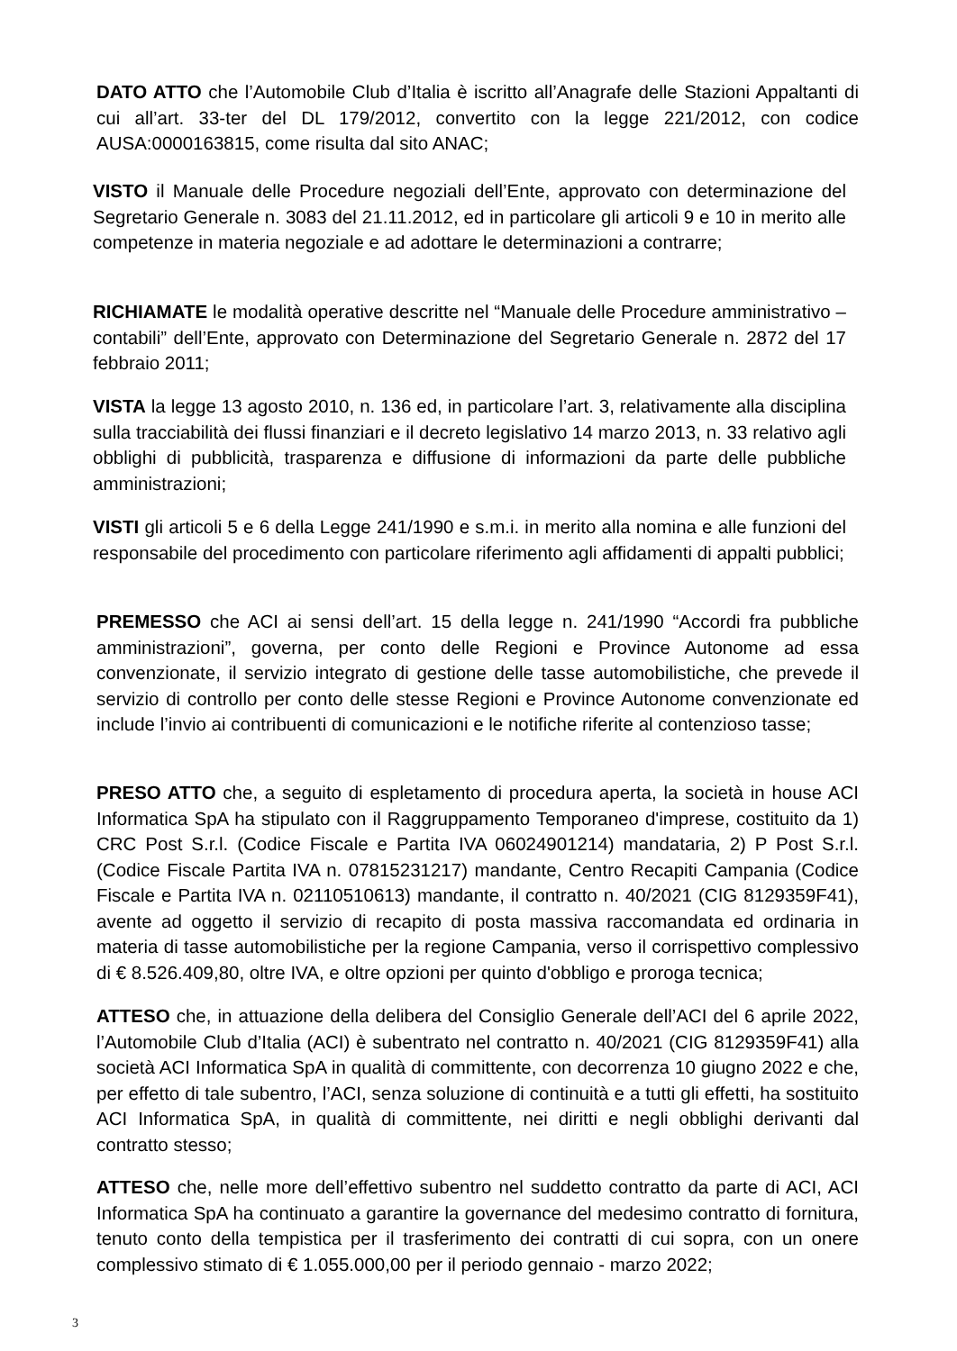DATO ATTO che l’Automobile Club d’Italia è iscritto all’Anagrafe delle Stazioni Appaltanti di cui all’art. 33-ter del DL 179/2012, convertito con la legge 221/2012, con codice AUSA:0000163815, come risulta dal sito ANAC;
VISTO il Manuale delle Procedure negoziali dell’Ente, approvato con determinazione del Segretario Generale n. 3083 del 21.11.2012, ed in particolare gli articoli 9 e 10 in merito alle competenze in materia negoziale e ad adottare le determinazioni a contrarre;
RICHIAMATE le modalità operative descritte nel “Manuale delle Procedure amministrativo – contabili” dell’Ente, approvato con Determinazione del Segretario Generale n. 2872 del 17 febbraio 2011;
VISTA la legge 13 agosto 2010, n. 136 ed, in particolare l’art. 3, relativamente alla disciplina sulla tracciabilità dei flussi finanziari e il decreto legislativo 14 marzo 2013, n. 33 relativo agli obblighi di pubblicità, trasparenza e diffusione di informazioni da parte delle pubbliche amministrazioni;
VISTI gli articoli 5 e 6 della Legge 241/1990 e s.m.i. in merito alla nomina e alle funzioni del responsabile del procedimento con particolare riferimento agli affidamenti di appalti pubblici;
PREMESSO che ACI ai sensi dell’art. 15 della legge n. 241/1990 “Accordi fra pubbliche amministrazioni”, governa, per conto delle Regioni e Province Autonome ad essa convenzionate, il servizio integrato di gestione delle tasse automobilistiche, che prevede il servizio di controllo per conto delle stesse Regioni e Province Autonome convenzionate ed include l’invio ai contribuenti di comunicazioni e le notifiche riferite al contenzioso tasse;
PRESO ATTO che, a seguito di espletamento di procedura aperta, la società in house ACI Informatica SpA ha stipulato con il Raggruppamento Temporaneo d'imprese, costituito da 1) CRC Post S.r.l. (Codice Fiscale e Partita IVA 06024901214) mandataria, 2) P Post S.r.l. (Codice Fiscale Partita IVA n. 07815231217) mandante, Centro Recapiti Campania (Codice Fiscale e Partita IVA n. 02110510613) mandante, il contratto n. 40/2021 (CIG 8129359F41), avente ad oggetto il servizio di recapito di posta massiva raccomandata ed ordinaria in materia di tasse automobilistiche per la regione Campania, verso il corrispettivo complessivo di € 8.526.409,80, oltre IVA, e oltre opzioni per quinto d'obbligo e proroga tecnica;
ATTESO che, in attuazione della delibera del Consiglio Generale dell’ACI del 6 aprile 2022, l’Automobile Club d’Italia (ACI) è subentrato nel contratto n. 40/2021 (CIG 8129359F41) alla società ACI Informatica SpA in qualità di committente, con decorrenza 10 giugno 2022 e che, per effetto di tale subentro, l’ACI, senza soluzione di continuità e a tutti gli effetti, ha sostituito ACI Informatica SpA, in qualità di committente, nei diritti e negli obblighi derivanti dal contratto stesso;
ATTESO che, nelle more dell’effettivo subentro nel suddetto contratto da parte di ACI, ACI Informatica SpA ha continuato a garantire la governance del medesimo contratto di fornitura, tenuto conto della tempistica per il trasferimento dei contratti di cui sopra, con un onere complessivo stimato di € 1.055.000,00 per il periodo gennaio - marzo 2022;
3